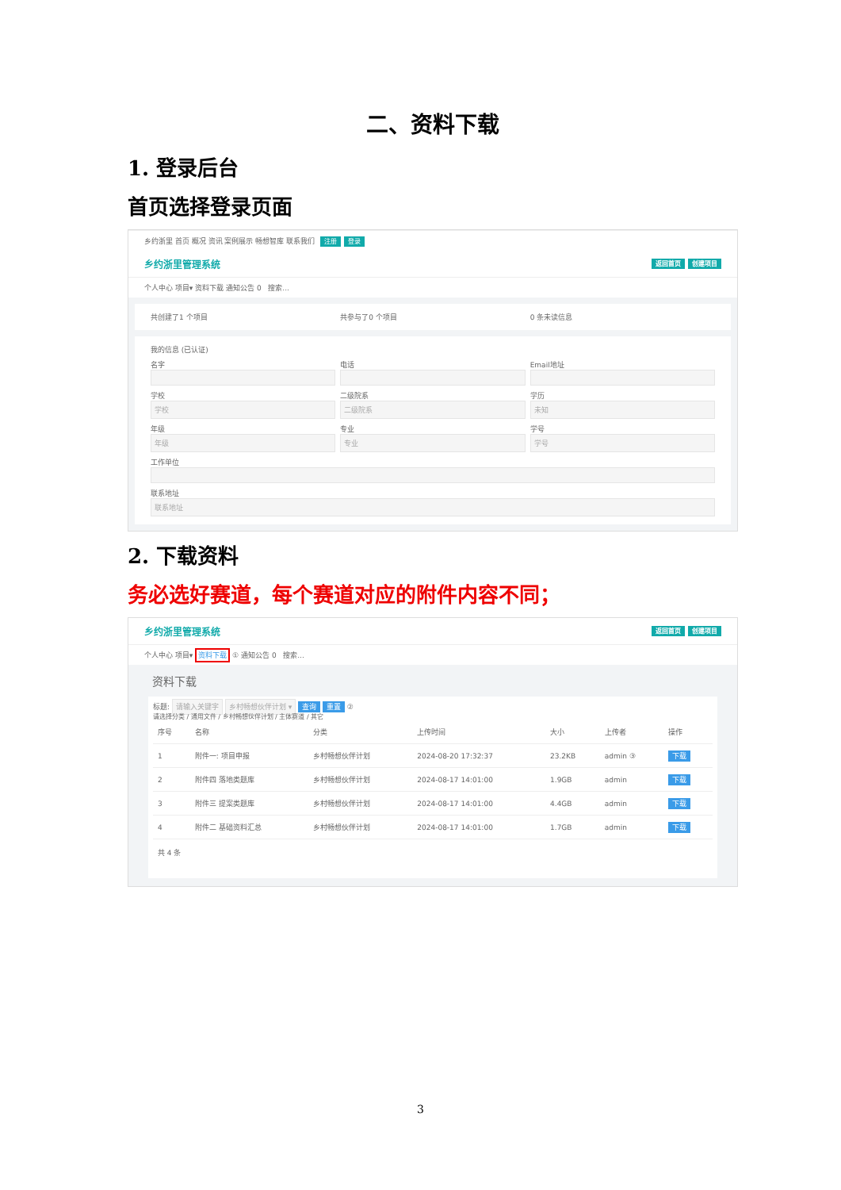二、资料下载
1. 登录后台
首页选择登录页面
乡约浙里 首页 概况 资讯 案例展示 畅想智库 联系我们 注册 登录
乡约浙里管理系统 返回首页 创建项目
个人中心 项目▾ 资料下载 通知公告 0 搜索...
共创建了1 个项目
共参与了0 个项目
0 条未读信息
我的信息 (已认证)
名字
电话
Email地址
学校
学校
二级院系
二级院系
学历
未知
年级
年级
专业
专业
学号
学号
工作单位
联系地址
联系地址
2. 下载资料
务必选好赛道，每个赛道对应的附件内容不同；
乡约浙里管理系统 返回首页 创建项目
个人中心 项目▾ 资料下载 ① 通知公告 0 搜索...
资料下载
标题: 请输入关键字 乡村畅想伙伴计划 ▾ 查询 重置 ②
请选择分类 / 通用文件 / 乡村畅想伙伴计划 / 主体赛道 / 其它
| 序号 | 名称 | 分类 | 上传时间 | 大小 | 上传者 | 操作 |
| --- | --- | --- | --- | --- | --- | --- |
| 1 | 附件一: 项目申报 | 乡村畅想伙伴计划 | 2024-08-20 17:32:37 | 23.2KB | admin ③ | 下载 |
| 2 | 附件四 落地类题库 | 乡村畅想伙伴计划 | 2024-08-17 14:01:00 | 1.9GB | admin | 下载 |
| 3 | 附件三 提案类题库 | 乡村畅想伙伴计划 | 2024-08-17 14:01:00 | 4.4GB | admin | 下载 |
| 4 | 附件二 基础资料汇总 | 乡村畅想伙伴计划 | 2024-08-17 14:01:00 | 1.7GB | admin | 下载 |
共 4 条
3